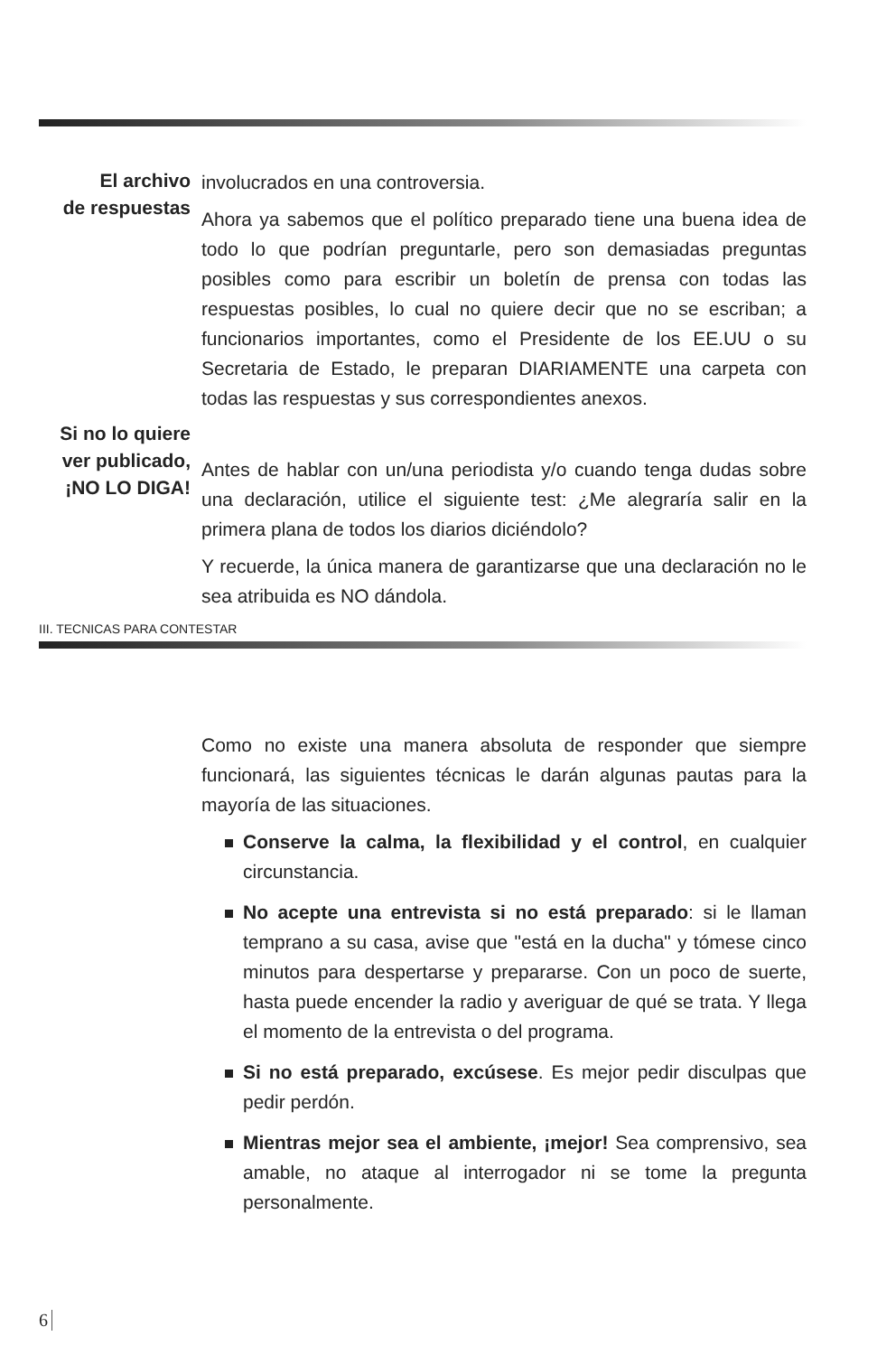El archivo
de respuestas
involucrados en una controversia.
Ahora ya sabemos que el político preparado tiene una buena idea de todo lo que podrían preguntarle, pero son demasiadas preguntas posibles como para escribir un boletín de prensa con todas las respuestas posibles, lo cual no quiere decir que no se escriban; a funcionarios importantes, como el Presidente de los EE.UU o su Secretaria de Estado, le preparan DIARIAMENTE una carpeta con todas las respuestas y sus correspondientes anexos.
Si no lo quiere
ver publicado,
¡NO LO DIGA!
Antes de hablar con un/una periodista y/o cuando tenga dudas sobre una declaración, utilice el siguiente test: ¿Me alegraría salir en la primera plana de todos los diarios diciéndolo?
Y recuerde, la única manera de garantizarse que una declaración no le sea atribuida es NO dándola.
III. TECNICAS PARA CONTESTAR
Como no existe una manera absoluta de responder que siempre funcionará, las siguientes técnicas le darán algunas pautas para la mayoría de las situaciones.
Conserve la calma, la flexibilidad y el control, en cualquier circunstancia.
No acepte una entrevista si no está preparado: si le llaman temprano a su casa, avise que "está en la ducha" y tómese cinco minutos para despertarse y prepararse. Con un poco de suerte, hasta puede encender la radio y averiguar de qué se trata. Y llega el momento de la entrevista o del programa.
Si no está preparado, excúsese. Es mejor pedir disculpas que pedir perdón.
Mientras mejor sea el ambiente, ¡mejor! Sea comprensivo, sea amable, no ataque al interrogador ni se tome la pregunta personalmente.
6